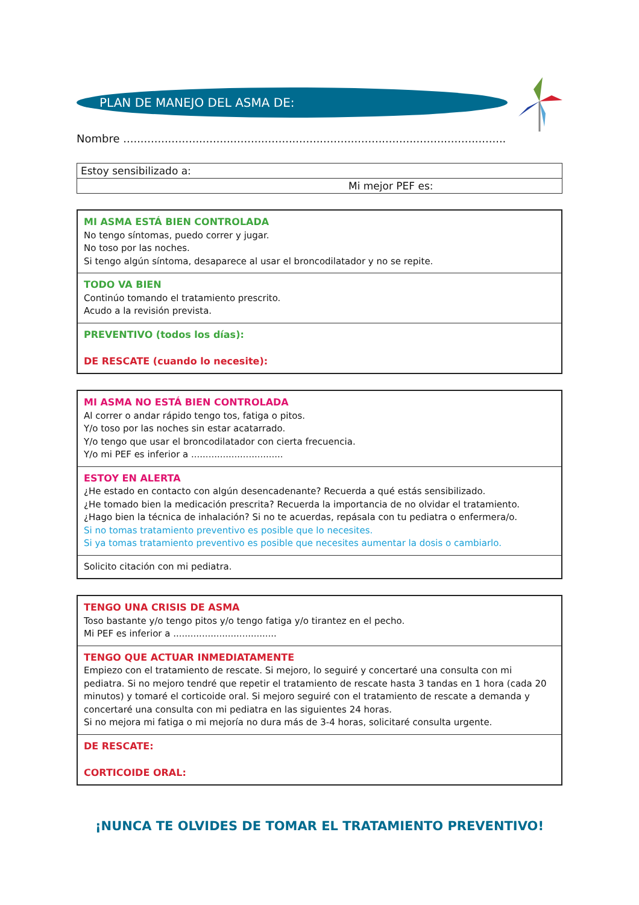PLAN DE MANEJO DEL ASMA DE:
Nombre ...............................................................................................................
| Estoy sensibilizado a: |
| Mi mejor PEF es: |
MI ASMA ESTÁ BIEN CONTROLADA
No tengo síntomas, puedo correr y jugar.
No toso por las noches.
Si tengo algún síntoma, desaparece al usar el broncodilatador y no se repite.
TODO VA BIEN
Continúo tomando el tratamiento prescrito.
Acudo a la revisión prevista.
PREVENTIVO (todos los días):
DE RESCATE (cuando lo necesite):
MI ASMA NO ESTÁ BIEN CONTROLADA
Al correr o andar rápido tengo tos, fatiga o pitos.
Y/o toso por las noches sin estar acatarrado.
Y/o tengo que usar el broncodilatador con cierta frecuencia.
Y/o mi PEF es inferior a ................................
ESTOY EN ALERTA
¿He estado en contacto con algún desencadenante? Recuerda a qué estás sensibilizado.
¿He tomado bien la medicación prescrita? Recuerda la importancia de no olvidar el tratamiento.
¿Hago bien la técnica de inhalación? Si no te acuerdas, repásala con tu pediatra o enfermera/o.
Si no tomas tratamiento preventivo es posible que lo necesites.
Si ya tomas tratamiento preventivo es posible que necesites aumentar la dosis o cambiarlo.
Solicito citación con mi pediatra.
TENGO UNA CRISIS DE ASMA
Toso bastante y/o tengo pitos y/o tengo fatiga y/o tirantez en el pecho.
Mi PEF es inferior a ....................................
TENGO QUE ACTUAR INMEDIATAMENTE
Empiezo con el tratamiento de rescate. Si mejoro, lo seguiré y concertaré una consulta con mi pediatra. Si no mejoro tendré que repetir el tratamiento de rescate hasta 3 tandas en 1 hora (cada 20 minutos) y tomaré el corticoide oral. Si mejoro seguiré con el tratamiento de rescate a demanda y concertaré una consulta con mi pediatra en las siguientes 24 horas.
Si no mejora mi fatiga o mi mejoría no dura más de 3-4 horas, solicitaré consulta urgente.
DE RESCATE:
CORTICOIDE ORAL:
¡NUNCA TE OLVIDES DE TOMAR EL TRATAMIENTO PREVENTIVO!